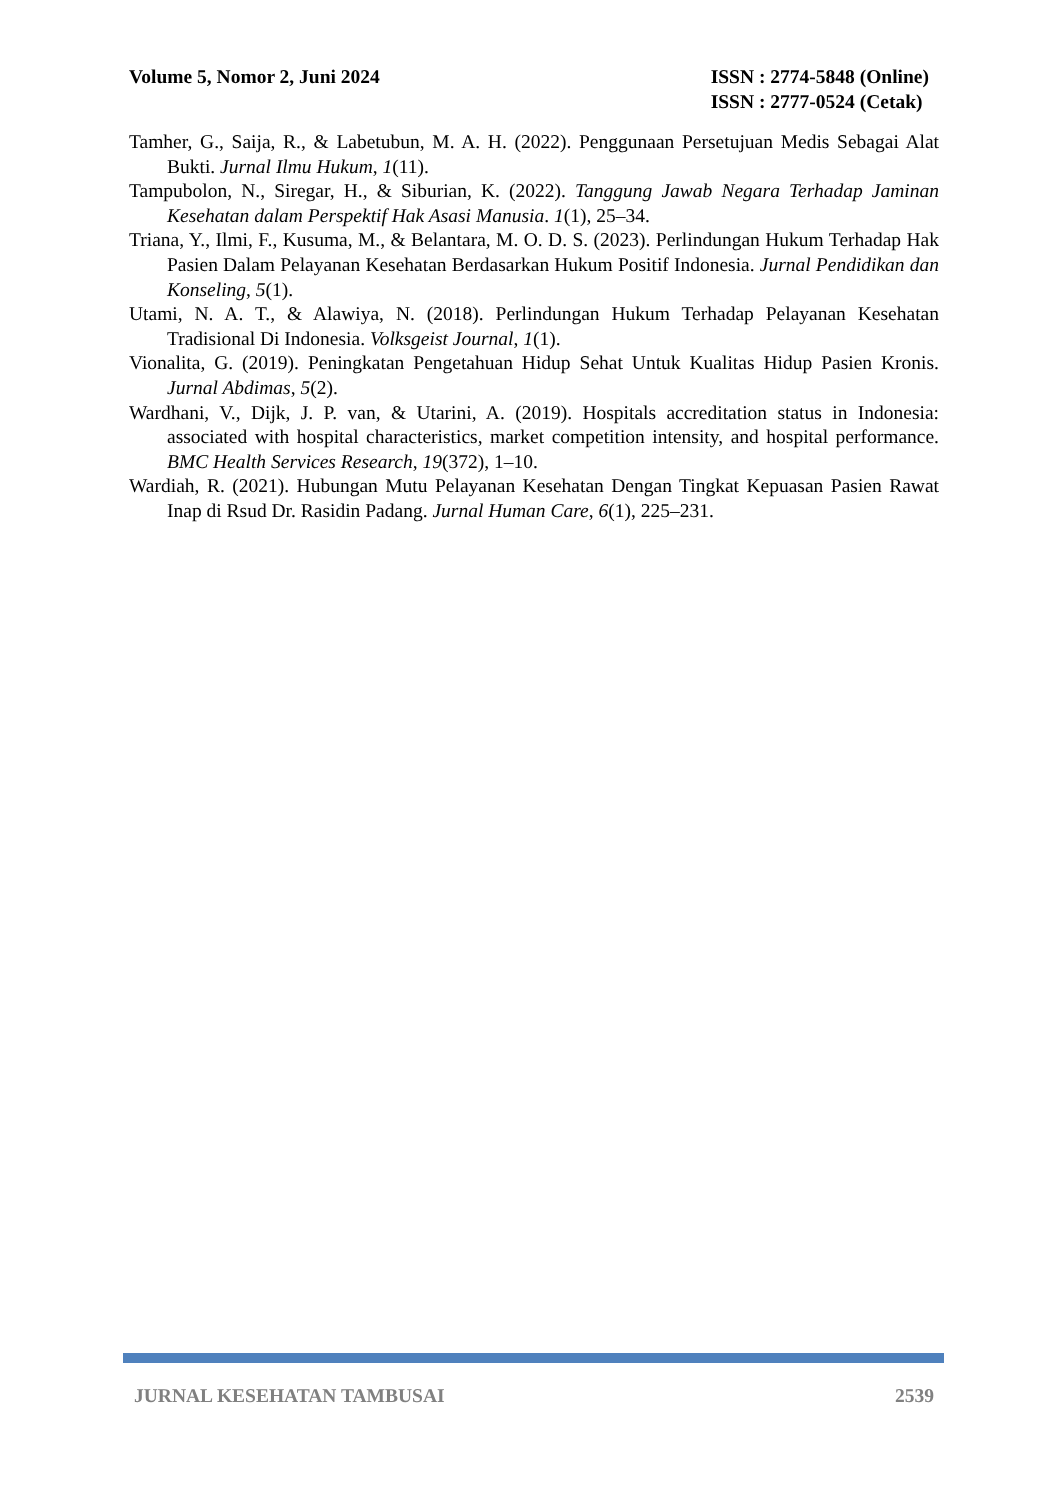Volume 5, Nomor 2, Juni 2024 ISSN : 2774-5848 (Online)
ISSN : 2777-0524 (Cetak)
Tamher, G., Saija, R., & Labetubun, M. A. H. (2022). Penggunaan Persetujuan Medis Sebagai Alat Bukti. Jurnal Ilmu Hukum, 1(11).
Tampubolon, N., Siregar, H., & Siburian, K. (2022). Tanggung Jawab Negara Terhadap Jaminan Kesehatan dalam Perspektif Hak Asasi Manusia. 1(1), 25–34.
Triana, Y., Ilmi, F., Kusuma, M., & Belantara, M. O. D. S. (2023). Perlindungan Hukum Terhadap Hak Pasien Dalam Pelayanan Kesehatan Berdasarkan Hukum Positif Indonesia. Jurnal Pendidikan dan Konseling, 5(1).
Utami, N. A. T., & Alawiya, N. (2018). Perlindungan Hukum Terhadap Pelayanan Kesehatan Tradisional Di Indonesia. Volksgeist Journal, 1(1).
Vionalita, G. (2019). Peningkatan Pengetahuan Hidup Sehat Untuk Kualitas Hidup Pasien Kronis. Jurnal Abdimas, 5(2).
Wardhani, V., Dijk, J. P. van, & Utarini, A. (2019). Hospitals accreditation status in Indonesia: associated with hospital characteristics, market competition intensity, and hospital performance. BMC Health Services Research, 19(372), 1–10.
Wardiah, R. (2021). Hubungan Mutu Pelayanan Kesehatan Dengan Tingkat Kepuasan Pasien Rawat Inap di Rsud Dr. Rasidin Padang. Jurnal Human Care, 6(1), 225–231.
JURNAL KESEHATAN TAMBUSAI 2539